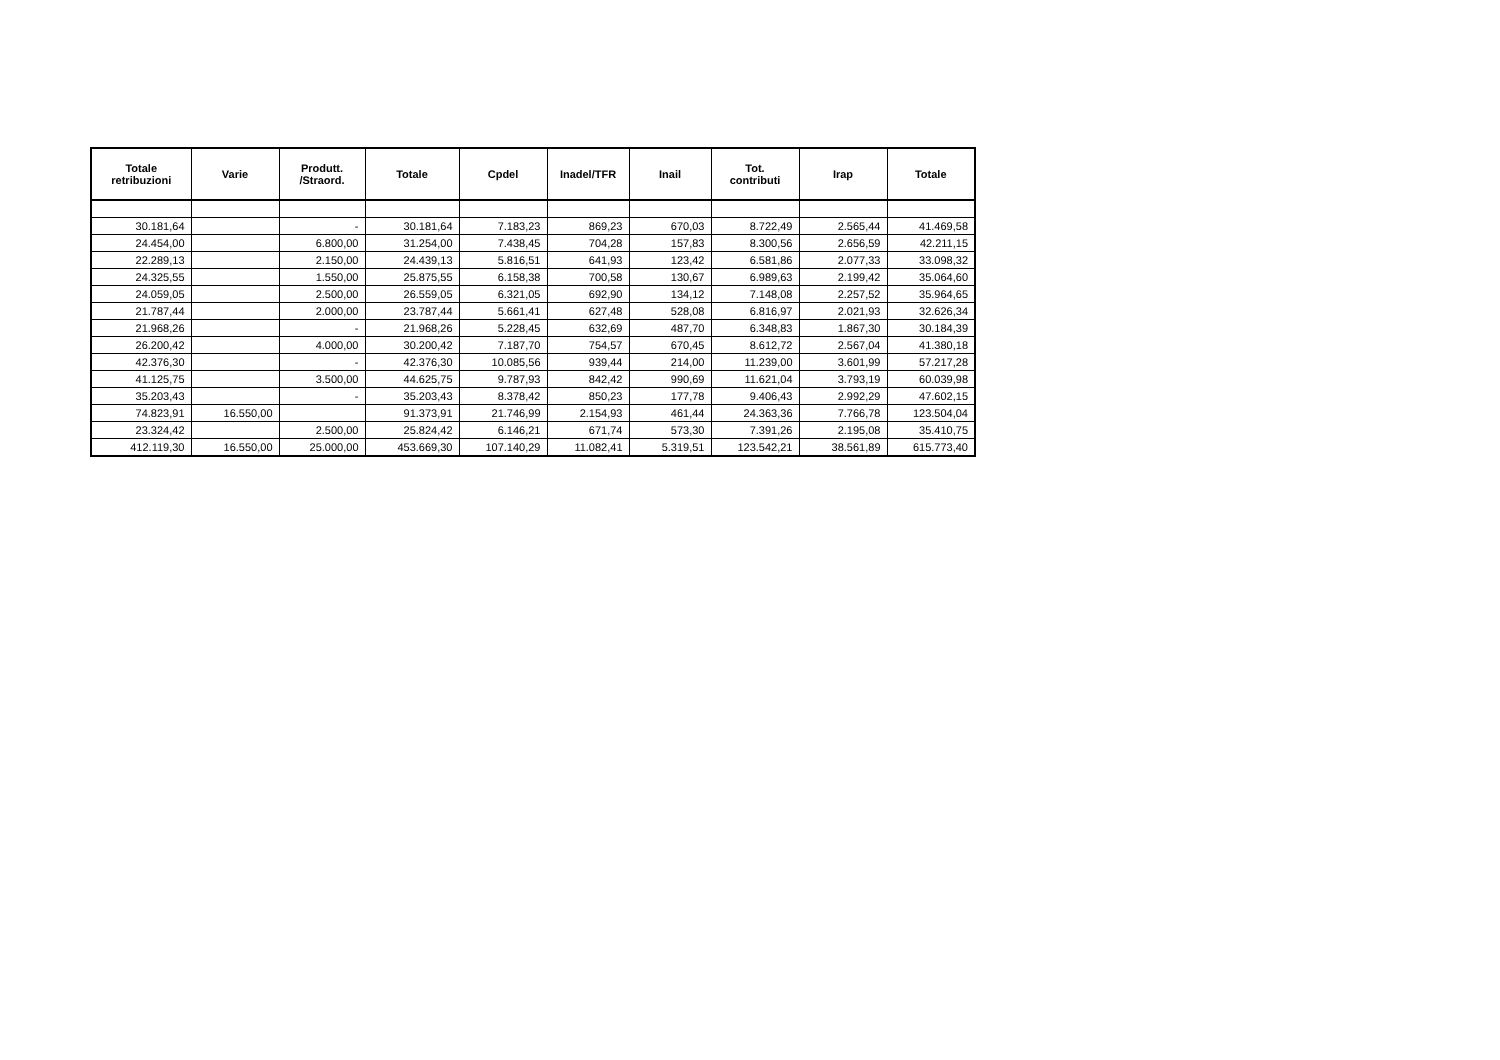| Totale retribuzioni | Varie | Produtt. /Straord. | Totale | Cpdel | Inadel/TFR | Inail | Tot. contributi | Irap | Totale |
| --- | --- | --- | --- | --- | --- | --- | --- | --- | --- |
| 30.181,64 | | - | 30.181,64 | 7.183,23 | 869,23 | 670,03 | 8.722,49 | 2.565,44 | 41.469,58 |
| 24.454,00 | | 6.800,00 | 31.254,00 | 7.438,45 | 704,28 | 157,83 | 8.300,56 | 2.656,59 | 42.211,15 |
| 22.289,13 | | 2.150,00 | 24.439,13 | 5.816,51 | 641,93 | 123,42 | 6.581,86 | 2.077,33 | 33.098,32 |
| 24.325,55 | | 1.550,00 | 25.875,55 | 6.158,38 | 700,58 | 130,67 | 6.989,63 | 2.199,42 | 35.064,60 |
| 24.059,05 | | 2.500,00 | 26.559,05 | 6.321,05 | 692,90 | 134,12 | 7.148,08 | 2.257,52 | 35.964,65 |
| 21.787,44 | | 2.000,00 | 23.787,44 | 5.661,41 | 627,48 | 528,08 | 6.816,97 | 2.021,93 | 32.626,34 |
| 21.968,26 | | - | 21.968,26 | 5.228,45 | 632,69 | 487,70 | 6.348,83 | 1.867,30 | 30.184,39 |
| 26.200,42 | | 4.000,00 | 30.200,42 | 7.187,70 | 754,57 | 670,45 | 8.612,72 | 2.567,04 | 41.380,18 |
| 42.376,30 | | - | 42.376,30 | 10.085,56 | 939,44 | 214,00 | 11.239,00 | 3.601,99 | 57.217,28 |
| 41.125,75 | | 3.500,00 | 44.625,75 | 9.787,93 | 842,42 | 990,69 | 11.621,04 | 3.793,19 | 60.039,98 |
| 35.203,43 | | - | 35.203,43 | 8.378,42 | 850,23 | 177,78 | 9.406,43 | 2.992,29 | 47.602,15 |
| 74.823,91 | 16.550,00 | | 91.373,91 | 21.746,99 | 2.154,93 | 461,44 | 24.363,36 | 7.766,78 | 123.504,04 |
| 23.324,42 | | 2.500,00 | 25.824,42 | 6.146,21 | 671,74 | 573,30 | 7.391,26 | 2.195,08 | 35.410,75 |
| 412.119,30 | 16.550,00 | 25.000,00 | 453.669,30 | 107.140,29 | 11.082,41 | 5.319,51 | 123.542,21 | 38.561,89 | 615.773,40 |